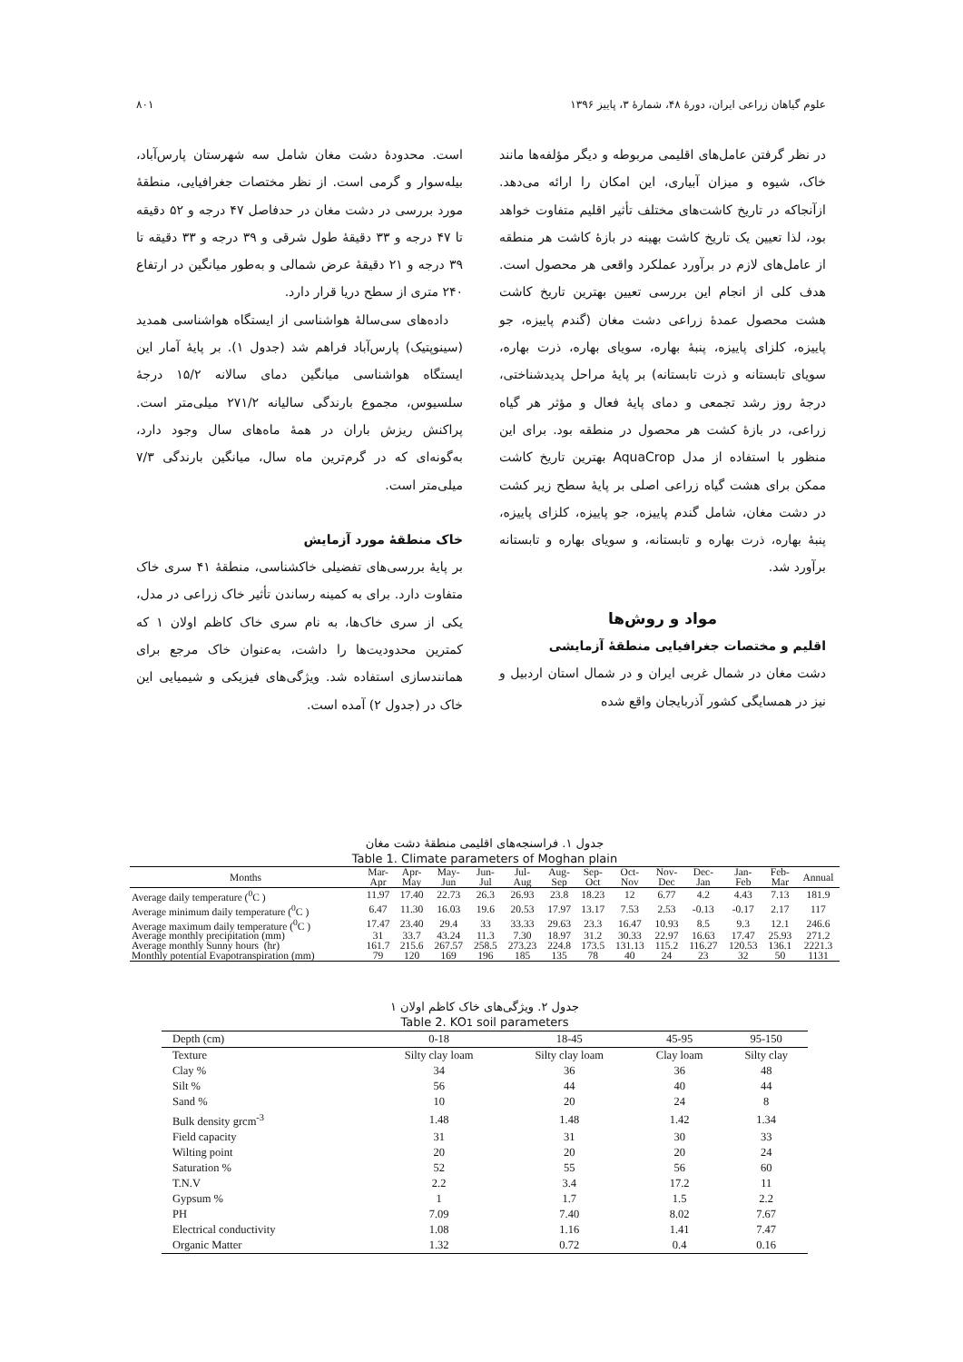علوم گیاهان زراعی ایران، دورهٔ ۴۸، شمارهٔ ۳، پاییز ۱۳۹۶ ۸۰۱
در نظر گرفتن عامل‌های اقلیمی مربوطه و دیگر مؤلفه‌ها مانند خاک، شیوه و میزان آبیاری، این امکان را ارائه می‌دهد. ازآنجاکه در تاریخ کاشت‌های مختلف تأثیر اقلیم متفاوت خواهد بود، لذا تعیین یک تاریخ کاشت بهینه در بازهٔ کاشت هر منطقه از عامل‌های لازم در برآورد عملکرد واقعی هر محصول است. هدف کلی از انجام این بررسی تعیین بهترین تاریخ کاشت هشت محصول عمدهٔ زراعی دشت مغان (گندم پاییزه، جو پاییزه، کلزای پاییزه، پنبهٔ بهاره، سویای بهاره، ذرت بهاره، سویای تابستانه و ذرت تابستانه) بر پایهٔ مراحل پدیدشناختی، درجهٔ روز رشد تجمعی و دمای پایهٔ فعال و مؤثر هر گیاه زراعی، در بازهٔ کشت هر محصول در منطقه بود. برای این منظور با استفاده از مدل AquaCrop بهترین تاریخ کاشت ممکن برای هشت گیاه زراعی اصلی بر پایهٔ سطح زیر کشت در دشت مغان، شامل گندم پاییزه، جو پاییزه، کلزای پاییزه، پنبهٔ بهاره، ذرت بهاره و تابستانه، و سویای بهاره و تابستانه برآورد شد.
مواد و روش‌ها
اقلیم و مختصات جغرافیایی منطقهٔ آزمایشی
دشت مغان در شمال غربی ایران و در شمال استان اردبیل و نیز در همسایگی کشور آذربایجان واقع شده
است. محدودهٔ دشت مغان شامل سه شهرستان پارس‌آباد، بیله‌سوار و گرمی است. از نظر مختصات جغرافیایی، منطقهٔ مورد بررسی در دشت مغان در حدفاصل ۴۷ درجه و ۵۲ دقیقه تا ۴۷ درجه و ۳۳ دقیقهٔ طول شرقی و ۳۹ درجه و ۳۳ دقیقه تا ۳۹ درجه و ۲۱ دقیقهٔ عرض شمالی و به‌طور میانگین در ارتفاع ۲۴۰ متری از سطح دریا قرار دارد.
داده‌های سی‌سالهٔ هواشناسی از ایستگاه هواشناسی همدید (سینوپتیک) پارس‌آباد فراهم شد (جدول ۱). بر پایهٔ آمار این ایستگاه هواشناسی میانگین دمای سالانه ۱۵/۲ درجهٔ سلسیوس، مجموع بارندگی سالیانه ۲۷۱/۲ میلی‌متر است. پراکنش ریزش باران در همهٔ ماه‌های سال وجود دارد، به‌گونه‌ای که در گرم‌ترین ماه سال، میانگین بارندگی ۷/۳ میلی‌متر است.
خاک منطقهٔ مورد آزمایش
بر پایهٔ بررسی‌های تفضیلی خاکشناسی، منطقهٔ ۴۱ سری خاک متفاوت دارد. برای به کمینه رساندن تأثیر خاک زراعی در مدل، یکی از سری خاک‌ها، به نام سری خاک کاظم اولان ۱ که کمترین محدودیت‌ها را داشت، به‌عنوان خاک مرجع برای همانندسازی استفاده شد. ویژگی‌های فیزیکی و شیمیایی این خاک در (جدول ۲) آمده است.
جدول ۱. فراسنجه‌های اقلیمی منطقهٔ دشت مغان
Table 1. Climate parameters of Moghan plain
| Months | Mar- Apr | Apr- May | May- Jun | Jun- Jul | Jul- Aug | Aug- Sep | Sep- Oct | Oct- Nov | Nov- Dec | Dec- Jan | Jan- Feb | Feb- Mar | Annual |
| --- | --- | --- | --- | --- | --- | --- | --- | --- | --- | --- | --- | --- | --- |
| Average daily temperature (<sup>0</sup>C ) | 11.97 | 17.40 | 22.73 | 26.3 | 26.93 | 23.8 | 18.23 | 12 | 6.77 | 4.2 | 4.43 | 7.13 | 181.9 |
| Average minimum daily temperature (<sup>0</sup>C ) | 6.47 | 11.30 | 16.03 | 19.6 | 20.53 | 17.97 | 13.17 | 7.53 | 2.53 | -0.13 | -0.17 | 2.17 | 117 |
| Average maximum daily temperature (<sup>0</sup>C ) | 17.47 | 23.40 | 29.4 | 33 | 33.33 | 29.63 | 23.3 | 16.47 | 10.93 | 8.5 | 9.3 | 12.1 | 246.6 |
| Average monthly precipitation (mm) | 31 | 33.7 | 43.24 | 11.3 | 7.30 | 18.97 | 31.2 | 30.33 | 22.97 | 16.63 | 17.47 | 25.93 | 271.2 |
| Average monthly Sunny hours (hr) | 161.7 | 215.6 | 267.57 | 258.5 | 273.23 | 224.8 | 173.5 | 131.13 | 115.2 | 116.27 | 120.53 | 136.1 | 2221.3 |
| Monthly potential Evapotranspiration (mm) | 79 | 120 | 169 | 196 | 185 | 135 | 78 | 40 | 24 | 23 | 32 | 50 | 1131 |
جدول ۲. ویژگی‌های خاک کاظم اولان ۱
Table 2. KO1 soil parameters
| Depth (cm) | 0-18 | 18-45 | 45-95 | 95-150 |
| --- | --- | --- | --- | --- |
| Texture | Silty clay loam | Silty clay loam | Clay loam | Silty clay |
| Clay % | 34 | 36 | 36 | 48 |
| Silt % | 56 | 44 | 40 | 44 |
| Sand % | 10 | 20 | 24 | 8 |
| Bulk density grcm<sup>-3</sup> | 1.48 | 1.48 | 1.42 | 1.34 |
| Field capacity | 31 | 31 | 30 | 33 |
| Wilting point | 20 | 20 | 20 | 24 |
| Saturation % | 52 | 55 | 56 | 60 |
| T.N.V | 2.2 | 3.4 | 17.2 | 11 |
| Gypsum % | 1 | 1.7 | 1.5 | 2.2 |
| PH | 7.09 | 7.40 | 8.02 | 7.67 |
| Electrical conductivity | 1.08 | 1.16 | 1.41 | 7.47 |
| Organic Matter | 1.32 | 0.72 | 0.4 | 0.16 |